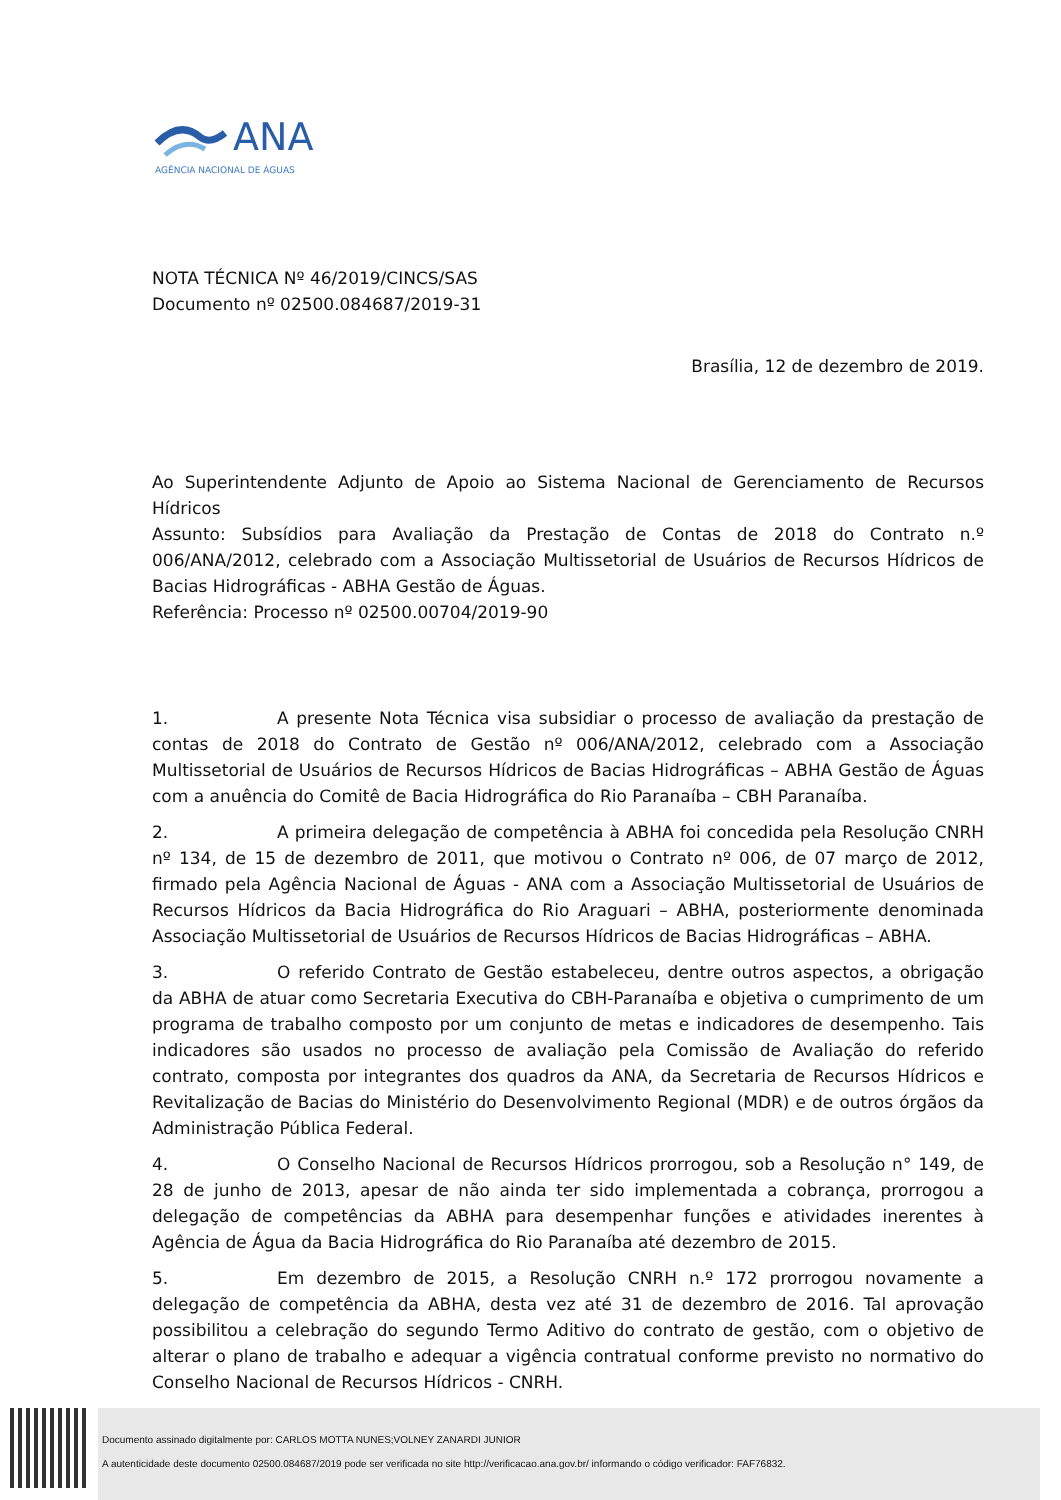ANA
AGÊNCIA NACIONAL DE ÁGUAS
NOTA TÉCNICA Nº 46/2019/CINCS/SAS
Documento nº 02500.084687/2019-31
Brasília, 12 de dezembro de 2019.
Ao Superintendente Adjunto de Apoio ao Sistema Nacional de Gerenciamento de Recursos Hídricos
Assunto: Subsídios para Avaliação da Prestação de Contas de 2018 do Contrato n.º 006/ANA/2012, celebrado com a Associação Multissetorial de Usuários de Recursos Hídricos de Bacias Hidrográficas - ABHA Gestão de Águas.
Referência: Processo nº 02500.00704/2019-90
1. A presente Nota Técnica visa subsidiar o processo de avaliação da prestação de contas de 2018 do Contrato de Gestão nº 006/ANA/2012, celebrado com a Associação Multissetorial de Usuários de Recursos Hídricos de Bacias Hidrográficas – ABHA Gestão de Águas com a anuência do Comitê de Bacia Hidrográfica do Rio Paranaíba – CBH Paranaíba.
2. A primeira delegação de competência à ABHA foi concedida pela Resolução CNRH nº 134, de 15 de dezembro de 2011, que motivou o Contrato nº 006, de 07 março de 2012, firmado pela Agência Nacional de Águas - ANA com a Associação Multissetorial de Usuários de Recursos Hídricos da Bacia Hidrográfica do Rio Araguari – ABHA, posteriormente denominada Associação Multissetorial de Usuários de Recursos Hídricos de Bacias Hidrográficas – ABHA.
3. O referido Contrato de Gestão estabeleceu, dentre outros aspectos, a obrigação da ABHA de atuar como Secretaria Executiva do CBH-Paranaíba e objetiva o cumprimento de um programa de trabalho composto por um conjunto de metas e indicadores de desempenho. Tais indicadores são usados no processo de avaliação pela Comissão de Avaliação do referido contrato, composta por integrantes dos quadros da ANA, da Secretaria de Recursos Hídricos e Revitalização de Bacias do Ministério do Desenvolvimento Regional (MDR) e de outros órgãos da Administração Pública Federal.
4. O Conselho Nacional de Recursos Hídricos prorrogou, sob a Resolução n° 149, de 28 de junho de 2013, apesar de não ainda ter sido implementada a cobrança, prorrogou a delegação de competências da ABHA para desempenhar funções e atividades inerentes à Agência de Água da Bacia Hidrográfica do Rio Paranaíba até dezembro de 2015.
5. Em dezembro de 2015, a Resolução CNRH n.º 172 prorrogou novamente a delegação de competência da ABHA, desta vez até 31 de dezembro de 2016. Tal aprovação possibilitou a celebração do segundo Termo Aditivo do contrato de gestão, com o objetivo de alterar o plano de trabalho e adequar a vigência contratual conforme previsto no normativo do Conselho Nacional de Recursos Hídricos - CNRH.
Documento assinado digitalmente por: CARLOS MOTTA NUNES;VOLNEY ZANARDI JUNIOR
A autenticidade deste documento 02500.084687/2019 pode ser verificada no site http://verificacao.ana.gov.br/ informando o código verificador: FAF76832.